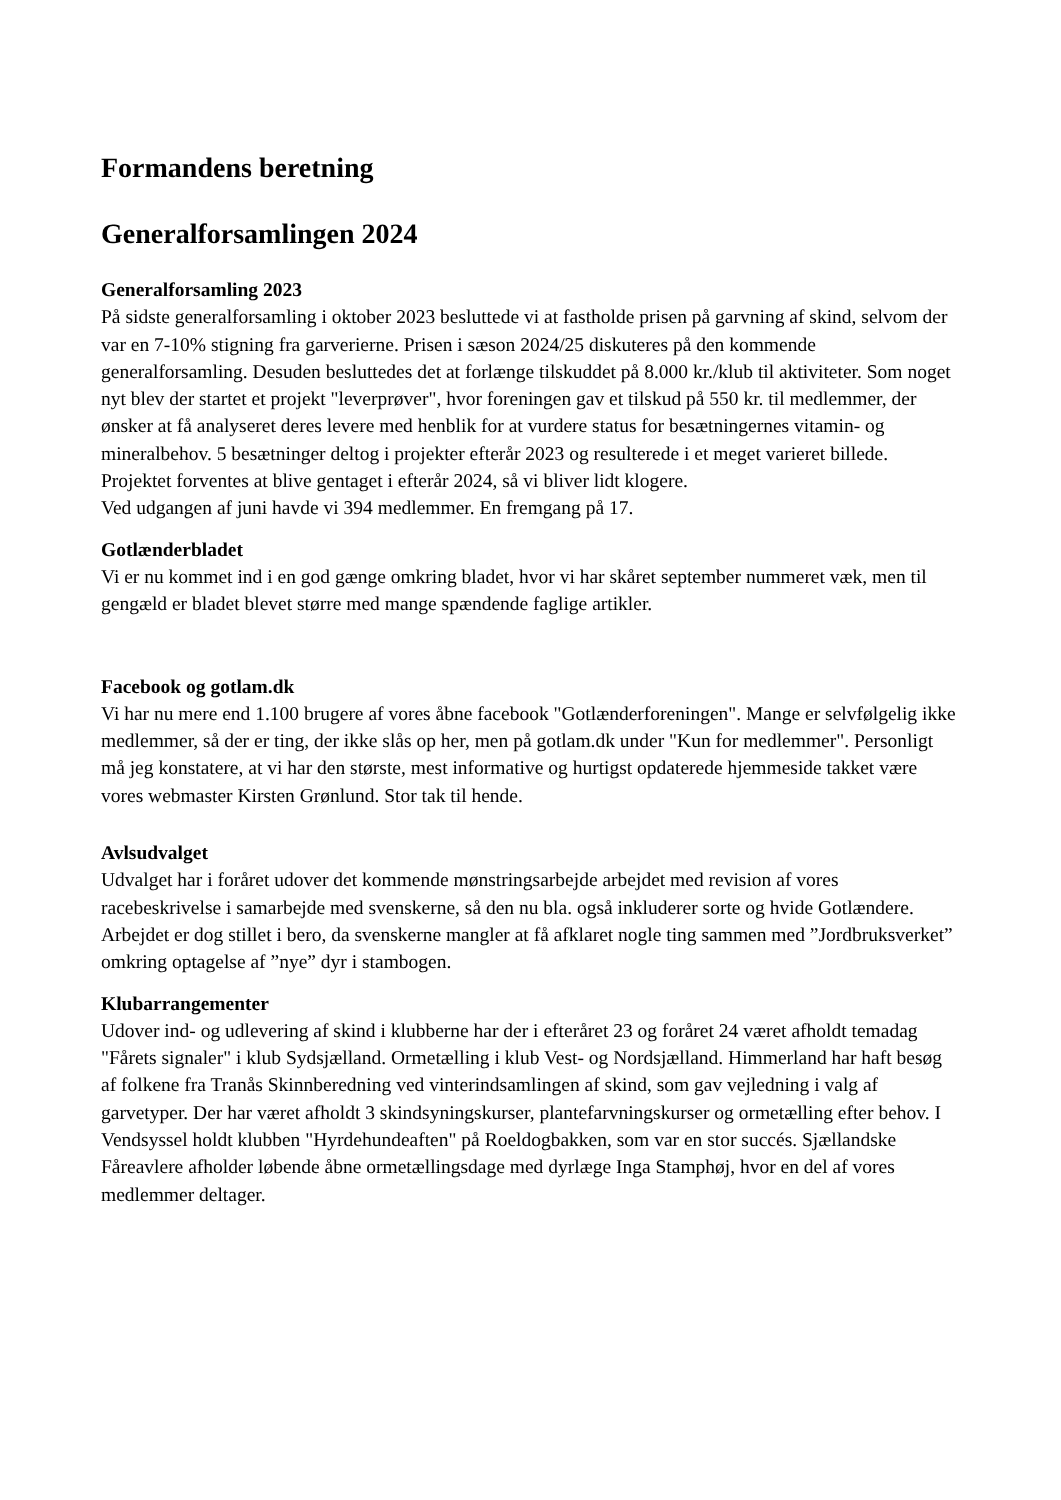Formandens beretning
Generalforsamlingen 2024
Generalforsamling 2023
På sidste generalforsamling i oktober 2023 besluttede vi at fastholde prisen på garvning af skind, selvom der var en 7-10% stigning fra garverierne. Prisen i sæson 2024/25 diskuteres på den kommende generalforsamling. Desuden besluttedes det at forlænge tilskuddet på 8.000 kr./klub til aktiviteter. Som noget nyt blev der startet et projekt "leverprøver", hvor foreningen gav et tilskud på 550 kr. til medlemmer, der ønsker at få analyseret deres levere med henblik for at vurdere status for besætningernes vitamin- og mineralbehov. 5 besætninger deltog i projekter efterår 2023 og resulterede i et meget varieret billede. Projektet forventes at blive gentaget i efterår 2024, så vi bliver lidt klogere.
Ved udgangen af juni havde vi 394 medlemmer. En fremgang på 17.
Gotlænderbladet
Vi er nu kommet ind i en god gænge omkring bladet, hvor vi har skåret september nummeret væk, men til gengæld er bladet blevet større med mange spændende faglige artikler.
Facebook og gotlam.dk
Vi har nu mere end 1.100 brugere af vores åbne facebook "Gotlænderforeningen". Mange er selvfølgelig ikke medlemmer, så der er ting, der ikke slås op her, men på gotlam.dk under "Kun for medlemmer". Personligt må jeg konstatere, at vi har den største, mest informative og hurtigst opdaterede hjemmeside takket være vores webmaster Kirsten Grønlund. Stor tak til hende.
Avlsudvalget
Udvalget har i foråret udover det kommende mønstringsarbejde arbejdet med revision af vores racebeskrivelse i samarbejde med svenskerne, så den nu bla. også inkluderer sorte og hvide Gotlændere. Arbejdet er dog stillet i bero, da svenskerne mangler at få afklaret nogle ting sammen med ”Jordbruksverket” omkring optagelse af ”nye” dyr i stambogen.
Klubarrangementer
Udover ind- og udlevering af skind i klubberne har der i efteråret 23 og foråret 24 været afholdt temadag "Fårets signaler" i klub Sydsjælland. Ormetælling i klub Vest- og Nordsjælland. Himmerland har haft besøg af folkene fra Tranås Skinnberedning ved vinterindsamlingen af skind, som gav vejledning i valg af garvetyper. Der har været afholdt 3 skindsyningskurser, plantefarvningskurser og ormetælling efter behov. I Vendsyssel holdt klubben "Hyrdehundeaften" på Roeldogbakken, som var en stor succés. Sjællandske Fåreavlere afholder løbende åbne ormetællingsdage med dyrlæge Inga Stamphøj, hvor en del af vores medlemmer deltager.